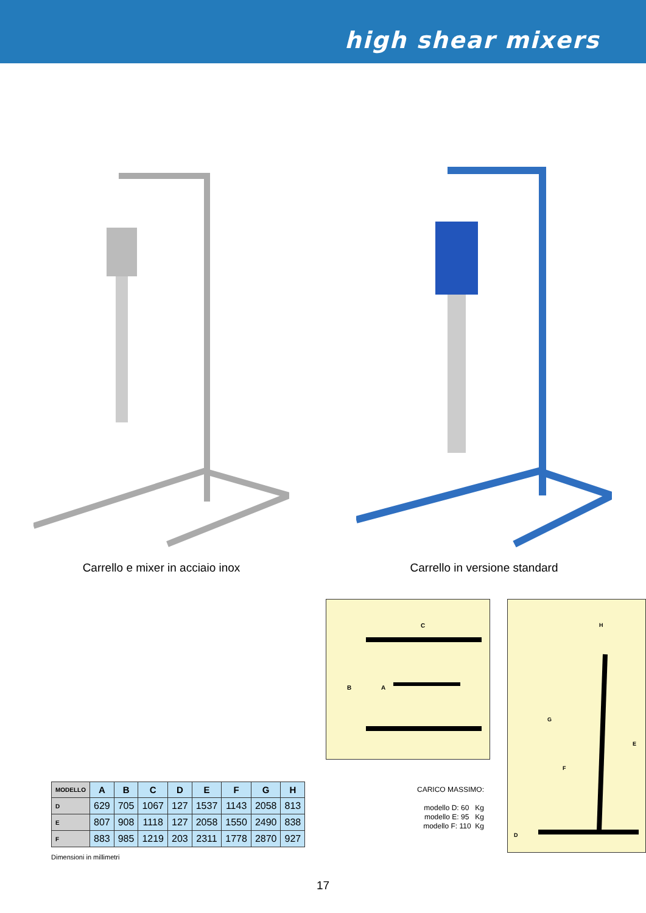high shear mixers
Carrello e mixer in acciaio inox Carrello in versione standard
| MODELLO | A | B | C | D | E | F | G | H |
| --- | --- | --- | --- | --- | --- | --- | --- | --- |
| D | 629 | 705 | 1067 | 127 | 1537 | 1143 | 2058 | 813 |
| E | 807 | 908 | 1118 | 127 | 2058 | 1550 | 2490 | 838 |
| F | 883 | 985 | 1219 | 203 | 2311 | 1778 | 2870 | 927 |
Dimensioni in millimetri
C
B
A
CARICO MASSIMO:
modello D: 60 Kg
modello E: 95 Kg
modello F: 110 Kg
H
G
E
F
D
17